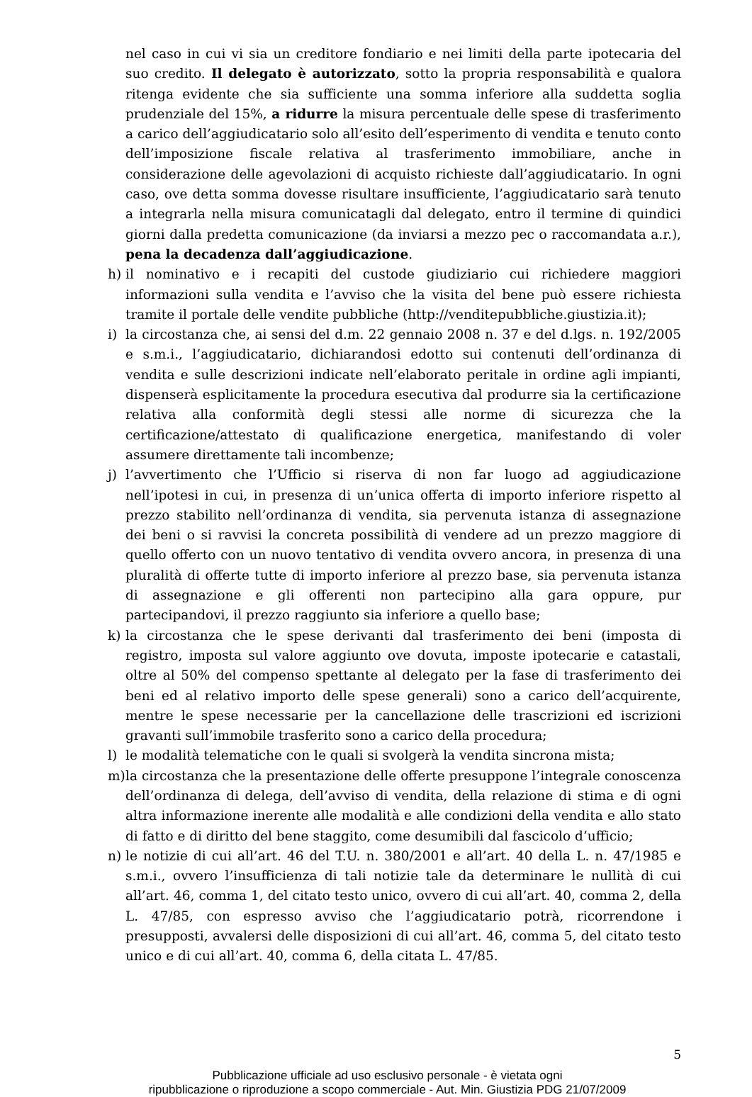nel caso in cui vi sia un creditore fondiario e nei limiti della parte ipotecaria del suo credito. Il delegato è autorizzato, sotto la propria responsabilità e qualora ritenga evidente che sia sufficiente una somma inferiore alla suddetta soglia prudenziale del 15%, a ridurre la misura percentuale delle spese di trasferimento a carico dell’aggiudicatario solo all’esito dell’esperimento di vendita e tenuto conto dell’imposizione fiscale relativa al trasferimento immobiliare, anche in considerazione delle agevolazioni di acquisto richieste dall’aggiudicatario. In ogni caso, ove detta somma dovesse risultare insufficiente, l’aggiudicatario sarà tenuto a integrarla nella misura comunicatagli dal delegato, entro il termine di quindici giorni dalla predetta comunicazione (da inviarsi a mezzo pec o raccomandata a.r.), pena la decadenza dall’aggiudicazione.
h) il nominativo e i recapiti del custode giudiziario cui richiedere maggiori informazioni sulla vendita e l’avviso che la visita del bene può essere richiesta tramite il portale delle vendite pubbliche (http://venditepubbliche.giustizia.it);
i) la circostanza che, ai sensi del d.m. 22 gennaio 2008 n. 37 e del d.lgs. n. 192/2005 e s.m.i., l’aggiudicatario, dichiarandosi edotto sui contenuti dell’ordinanza di vendita e sulle descrizioni indicate nell’elaborato peritale in ordine agli impianti, dispenserà esplicitamente la procedura esecutiva dal produrre sia la certificazione relativa alla conformità degli stessi alle norme di sicurezza che la certificazione/attestato di qualificazione energetica, manifestando di voler assumere direttamente tali incombenze;
j) l’avvertimento che l’Ufficio si riserva di non far luogo ad aggiudicazione nell’ipotesi in cui, in presenza di un’unica offerta di importo inferiore rispetto al prezzo stabilito nell’ordinanza di vendita, sia pervenuta istanza di assegnazione dei beni o si ravvisi la concreta possibilità di vendere ad un prezzo maggiore di quello offerto con un nuovo tentativo di vendita ovvero ancora, in presenza di una pluralità di offerte tutte di importo inferiore al prezzo base, sia pervenuta istanza di assegnazione e gli offerenti non partecipino alla gara oppure, pur partecipandovi, il prezzo raggiunto sia inferiore a quello base;
k) la circostanza che le spese derivanti dal trasferimento dei beni (imposta di registro, imposta sul valore aggiunto ove dovuta, imposte ipotecarie e catastali, oltre al 50% del compenso spettante al delegato per la fase di trasferimento dei beni ed al relativo importo delle spese generali) sono a carico dell’acquirente, mentre le spese necessarie per la cancellazione delle trascrizioni ed iscrizioni gravanti sull’immobile trasferito sono a carico della procedura;
l) le modalità telematiche con le quali si svolgerà la vendita sincrona mista;
m) la circostanza che la presentazione delle offerte presuppone l’integrale conoscenza dell’ordinanza di delega, dell’avviso di vendita, della relazione di stima e di ogni altra informazione inerente alle modalità e alle condizioni della vendita e allo stato di fatto e di diritto del bene staggito, come desumibili dal fascicolo d’ufficio;
n) le notizie di cui all’art. 46 del T.U. n. 380/2001 e all’art. 40 della L. n. 47/1985 e s.m.i., ovvero l’insufficienza di tali notizie tale da determinare le nullità di cui all’art. 46, comma 1, del citato testo unico, ovvero di cui all’art. 40, comma 2, della L. 47/85, con espresso avviso che l’aggiudicatario potrà, ricorrendone i presupposti, avvalersi delle disposizioni di cui all’art. 46, comma 5, del citato testo unico e di cui all’art. 40, comma 6, della citata L. 47/85.
5
Pubblicazione ufficiale ad uso esclusivo personale - è vietata ogni
ripubblicazione o riproduzione a scopo commerciale - Aut. Min. Giustizia PDG 21/07/2009